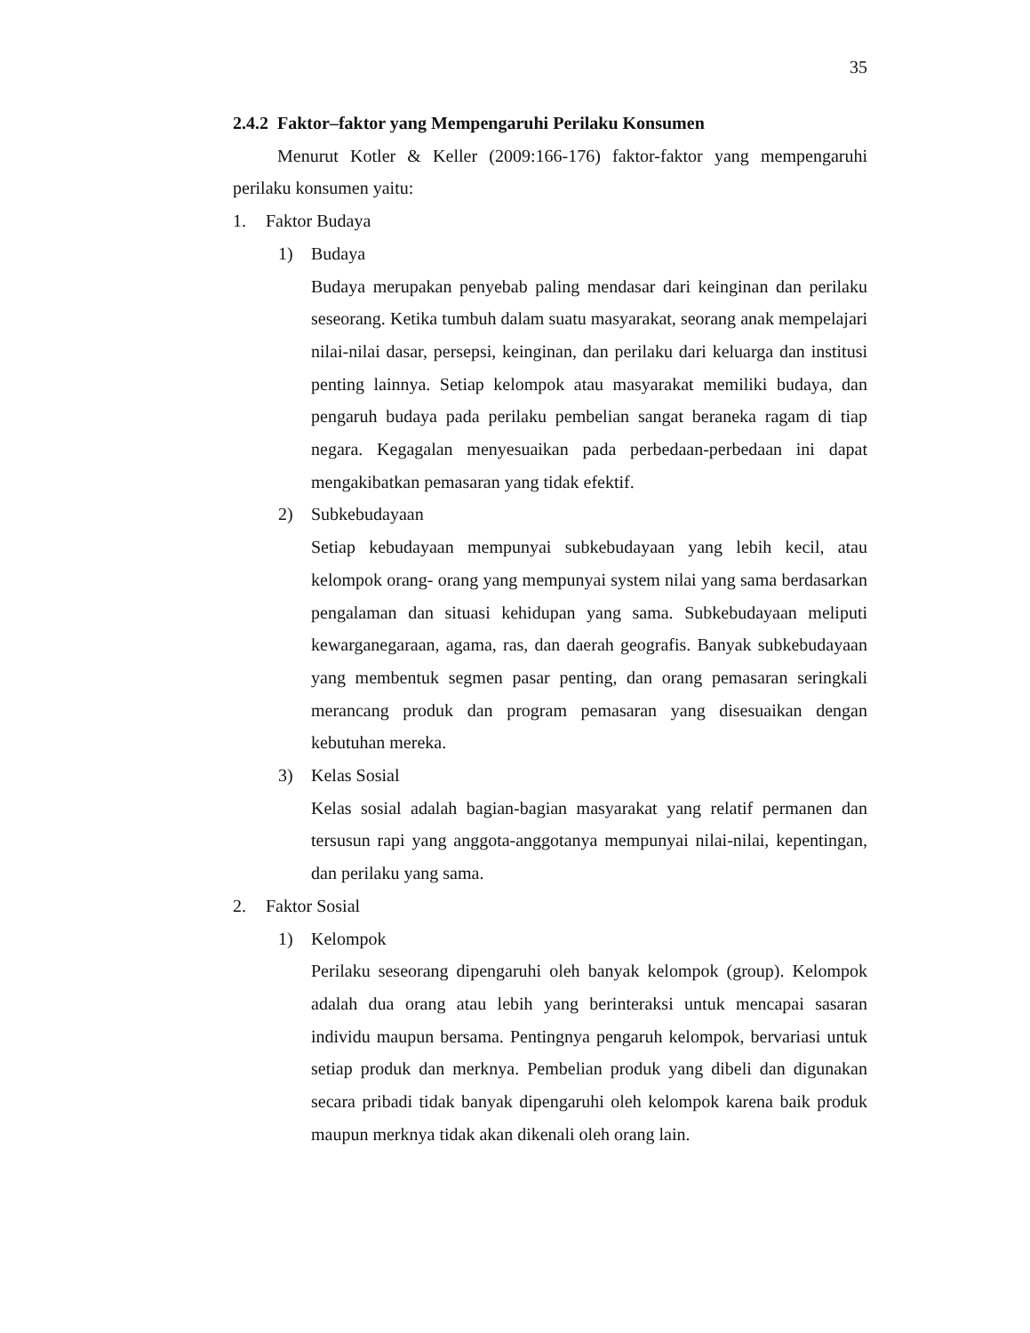35
2.4.2 Faktor–faktor yang Mempengaruhi Perilaku Konsumen
Menurut Kotler & Keller (2009:166-176) faktor-faktor yang mempengaruhi perilaku konsumen yaitu:
1. Faktor Budaya
1) Budaya
Budaya merupakan penyebab paling mendasar dari keinginan dan perilaku seseorang. Ketika tumbuh dalam suatu masyarakat, seorang anak mempelajari nilai-nilai dasar, persepsi, keinginan, dan perilaku dari keluarga dan institusi penting lainnya. Setiap kelompok atau masyarakat memiliki budaya, dan pengaruh budaya pada perilaku pembelian sangat beraneka ragam di tiap negara. Kegagalan menyesuaikan pada perbedaan-perbedaan ini dapat mengakibatkan pemasaran yang tidak efektif.
2) Subkebudayaan
Setiap kebudayaan mempunyai subkebudayaan yang lebih kecil, atau kelompok orang- orang yang mempunyai system nilai yang sama berdasarkan pengalaman dan situasi kehidupan yang sama. Subkebudayaan meliputi kewarganegaraan, agama, ras, dan daerah geografis. Banyak subkebudayaan yang membentuk segmen pasar penting, dan orang pemasaran seringkali merancang produk dan program pemasaran yang disesuaikan dengan kebutuhan mereka.
3) Kelas Sosial
Kelas sosial adalah bagian-bagian masyarakat yang relatif permanen dan tersusun rapi yang anggota-anggotanya mempunyai nilai-nilai, kepentingan, dan perilaku yang sama.
2. Faktor Sosial
1) Kelompok
Perilaku seseorang dipengaruhi oleh banyak kelompok (group). Kelompok adalah dua orang atau lebih yang berinteraksi untuk mencapai sasaran individu maupun bersama. Pentingnya pengaruh kelompok, bervariasi untuk setiap produk dan merknya. Pembelian produk yang dibeli dan digunakan secara pribadi tidak banyak dipengaruhi oleh kelompok karena baik produk maupun merknya tidak akan dikenali oleh orang lain.